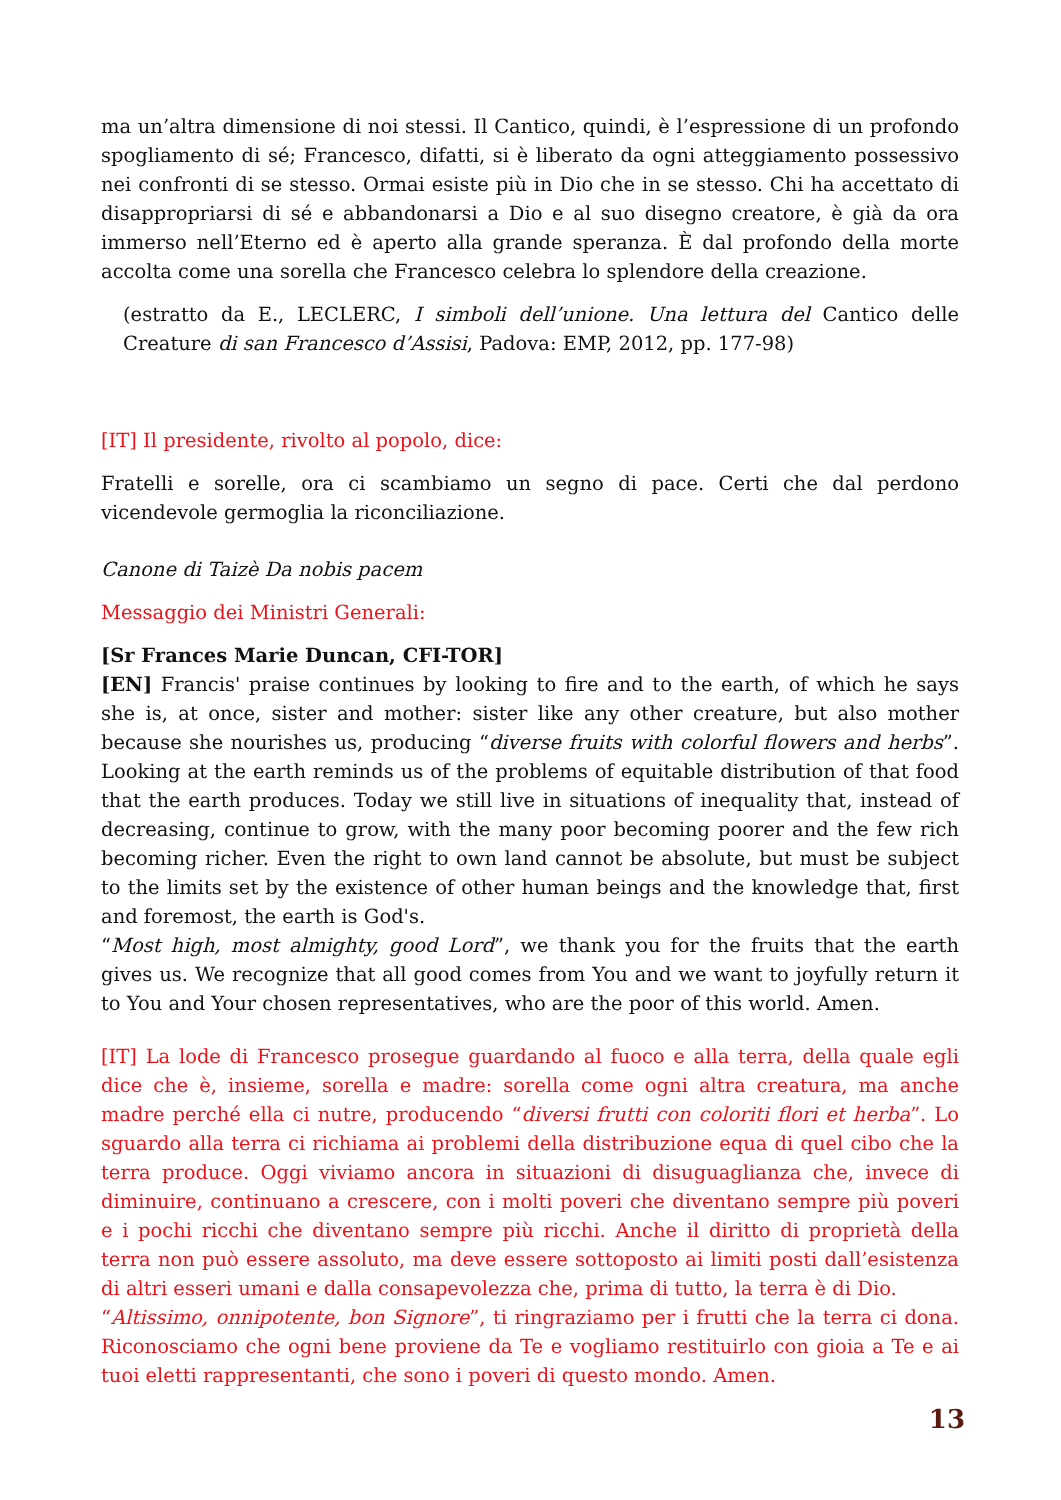ma un’altra dimensione di noi stessi. Il Cantico, quindi, è l’espressione di un profondo spogliamento di sé; Francesco, difatti, si è liberato da ogni atteggiamento possessivo nei confronti di se stesso. Ormai esiste più in Dio che in se stesso. Chi ha accettato di disappropriarsi di sé e abbandonarsi a Dio e al suo disegno creatore, è già da ora immerso nell’Eterno ed è aperto alla grande speranza. È dal profondo della morte accolta come una sorella che Francesco celebra lo splendore della creazione.
(estratto da E., LECLERC, I simboli dell’unione. Una lettura del Cantico delle Creature di san Francesco d’Assisi, Padova: EMP, 2012, pp. 177-98)
[IT] Il presidente, rivolto al popolo, dice:
Fratelli e sorelle, ora ci scambiamo un segno di pace. Certi che dal perdono vicendevole germoglia la riconciliazione.
Canone di Taizè Da nobis pacem
Messaggio dei Ministri Generali:
[Sr Frances Marie Duncan, CFI-TOR]
[EN] Francis' praise continues by looking to fire and to the earth, of which he says she is, at once, sister and mother: sister like any other creature, but also mother because she nourishes us, producing “diverse fruits with colorful flowers and herbs”. Looking at the earth reminds us of the problems of equitable distribution of that food that the earth produces. Today we still live in situations of inequality that, instead of decreasing, continue to grow, with the many poor becoming poorer and the few rich becoming richer. Even the right to own land cannot be absolute, but must be subject to the limits set by the existence of other human beings and the knowledge that, first and foremost, the earth is God's.
“Most high, most almighty, good Lord”, we thank you for the fruits that the earth gives us. We recognize that all good comes from You and we want to joyfully return it to You and Your chosen representatives, who are the poor of this world. Amen.
[IT] La lode di Francesco prosegue guardando al fuoco e alla terra, della quale egli dice che è, insieme, sorella e madre: sorella come ogni altra creatura, ma anche madre perché ella ci nutre, producendo “diversi frutti con coloriti flori et herba”. Lo sguardo alla terra ci richiama ai problemi della distribuzione equa di quel cibo che la terra produce. Oggi viviamo ancora in situazioni di disuguaglianza che, invece di diminuire, continuano a crescere, con i molti poveri che diventano sempre più poveri e i pochi ricchi che diventano sempre più ricchi. Anche il diritto di proprietà della terra non può essere assoluto, ma deve essere sottoposto ai limiti posti dall’esistenza di altri esseri umani e dalla consapevolezza che, prima di tutto, la terra è di Dio.
“Altissimo, onnipotente, bon Signore”, ti ringraziamo per i frutti che la terra ci dona. Riconosciamo che ogni bene proviene da Te e vogliamo restituirlo con gioia a Te e ai tuoi eletti rappresentanti, che sono i poveri di questo mondo. Amen.
13